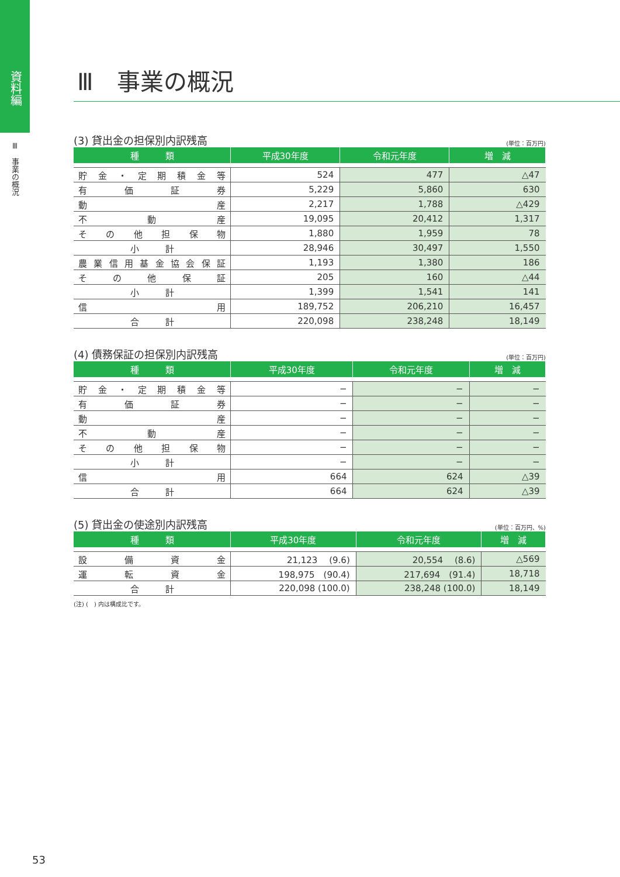資料編
Ⅲ　事業の概況
Ⅲ　事業の概況
(3) 貸出金の担保別内訳残高 (単位：百万円)
| 種 類 | 平成30年度 | 令和元年度 | 増 減 |
| --- | --- | --- | --- |
| 貯 金 ・ 定 期 積 金 等 | 524 | 477 | △47 |
| 有 価 証 券 | 5,229 | 5,860 | 630 |
| 動 産 | 2,217 | 1,788 | △429 |
| 不 動 産 | 19,095 | 20,412 | 1,317 |
| そ の 他 担 保 物 | 1,880 | 1,959 | 78 |
| 小 計 | 28,946 | 30,497 | 1,550 |
| 農 業 信 用 基 金 協 会 保 証 | 1,193 | 1,380 | 186 |
| そ の 他 保 証 | 205 | 160 | △44 |
| 小 計 | 1,399 | 1,541 | 141 |
| 信 用 | 189,752 | 206,210 | 16,457 |
| 合 計 | 220,098 | 238,248 | 18,149 |
(4) 債務保証の担保別内訳残高 (単位：百万円)
| 種 類 | 平成30年度 | 令和元年度 | 増 減 |
| --- | --- | --- | --- |
| 貯 金 ・ 定 期 積 金 等 | − | − | − |
| 有 価 証 券 | − | − | − |
| 動 産 | − | − | − |
| 不 動 産 | − | − | − |
| そ の 他 担 保 物 | − | − | − |
| 小 計 | − | − | − |
| 信 用 | 664 | 624 | △39 |
| 合 計 | 664 | 624 | △39 |
(5) 貸出金の使途別内訳残高 (単位：百万円、%)
| 種 類 | 平成30年度 | 令和元年度 | 増 減 |
| --- | --- | --- | --- |
| 設 備 資 金 | 21,123 (9.6) | 20,554 (8.6) | △569 |
| 運 転 資 金 | 198,975 (90.4) | 217,694 (91.4) | 18,718 |
| 合 計 | 220,098 (100.0) | 238,248 (100.0) | 18,149 |
(注) (　) 内は構成比です。
53